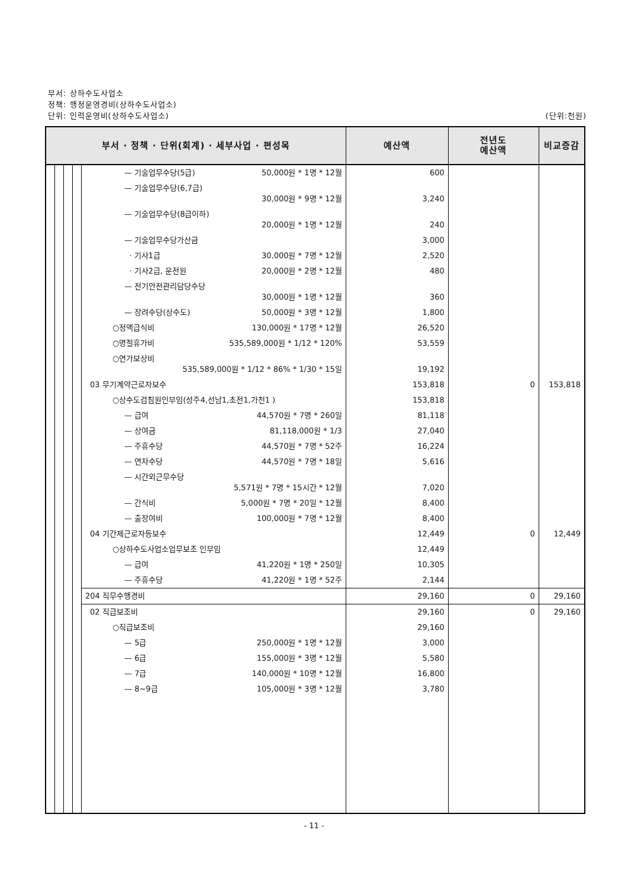부서: 상하수도사업소
정책: 행정운영경비(상하수도사업소)
단위: 인력운영비(상하수도사업소)
(단위:천원)
| 부서 · 정책 · 단위(회계) · 세부사업 · 편성목 | | | | | 예산액 | 전년도 예산액 | 비교증감 |
| --- | --- | --- | --- | --- | --- | --- | --- |
| | | | | — 기술업무수당(5급) 50,000원 * 1명 * 12월 | 600 | | |
| | | | | — 기술업무수당(6,7급) 30,000원 * 9명 * 12월 | 3,240 | | |
| | | | | — 기술업무수당(8급이하) 20,000원 * 1명 * 12월 | 240 | | |
| | | | | — 기술업무수당가산금 | 3,000 | | |
| | | | | · 기사1급 30,000원 * 7명 * 12월 | 2,520 | | |
| | | | | · 기사2급, 운전원 20,000원 * 2명 * 12월 | 480 | | |
| | | | | — 전기안전관리담당수당 30,000원 * 1명 * 12월 | 360 | | |
| | | | | — 장려수당(상수도) 50,000원 * 3명 * 12월 | 1,800 | | |
| | | | | ○정액급식비 130,000원 * 17명 * 12월 | 26,520 | | |
| | | | | ○명절휴가비 535,589,000원 * 1/12 * 120% | 53,559 | | |
| | | | | ○연가보상비 535,589,000원 * 1/12 * 86% * 1/30 * 15일 | 19,192 | | |
| | | | | 03 무기계약근로자보수 | 153,818 | 0 | 153,818 |
| | | | | ○상수도검침원인부임(성주4,선남1,초전1,가천1 ) | 153,818 | | |
| | | | | — 급여 44,570원 * 7명 * 260일 | 81,118 | | |
| | | | | — 상여금 81,118,000원 * 1/3 | 27,040 | | |
| | | | | — 주휴수당 44,570원 * 7명 * 52주 | 16,224 | | |
| | | | | — 연차수당 44,570원 * 7명 * 18일 | 5,616 | | |
| | | | | — 시간외근무수당 5,571원 * 7명 * 15시간 * 12월 | 7,020 | | |
| | | | | — 간식비 5,000원 * 7명 * 20일 * 12월 | 8,400 | | |
| | | | | — 출장여비 100,000원 * 7명 * 12월 | 8,400 | | |
| | | | | 04 기간제근로자등보수 | 12,449 | 0 | 12,449 |
| | | | | ○상하수도사업소업무보조 인부임 | 12,449 | | |
| | | | | — 급여 41,220원 * 1명 * 250일 | 10,305 | | |
| | | | | — 주휴수당 41,220원 * 1명 * 52주 | 2,144 | | |
| | | | | 204 직무수행경비 | 29,160 | 0 | 29,160 |
| | | | | 02 직급보조비 | 29,160 | 0 | 29,160 |
| | | | | ○직급보조비 | 29,160 | | |
| | | | | — 5급 250,000원 * 1명 * 12월 | 3,000 | | |
| | | | | — 6급 155,000원 * 3명 * 12월 | 5,580 | | |
| | | | | — 7급 140,000원 * 10명 * 12월 | 16,800 | | |
| | | | | — 8~9급 105,000원 * 3명 * 12월 | 3,780 | | |
- 11 -